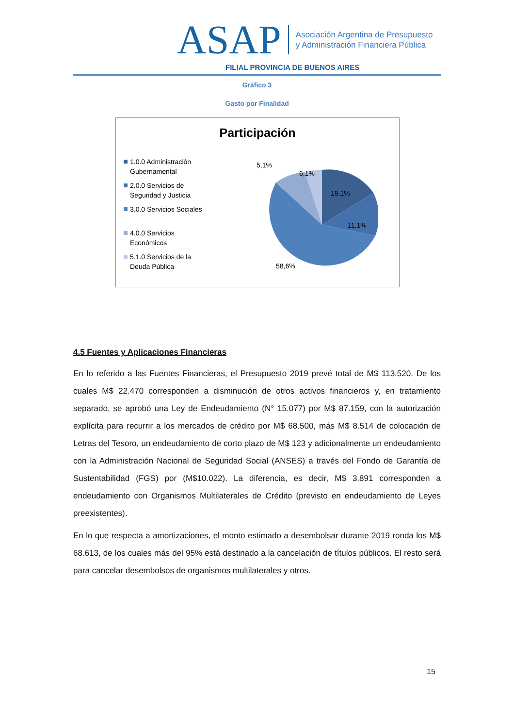ASAP
Asociación Argentina de Presupuesto
y Administración Financiera Pública
FILIAL PROVINCIA DE BUENOS AIRES
Gráfico 3
Gasto por Finalidad
Participación
1.0.0 Administración Gubernamental
2.0.0 Servicios de Seguridad y Justicia
3.0.0 Servicios Sociales
4.0.0 Servicios Económicos
5.1.0 Servicios de la Deuda Pública
5,1%
6,1%
19,1%
11,1%
58,6%
4.5 Fuentes y Aplicaciones Financieras
En lo referido a las Fuentes Financieras, el Presupuesto 2019 prevé total de M$ 113.520. De los cuales M$ 22.470 corresponden a disminución de otros activos financieros y, en tratamiento separado, se aprobó una Ley de Endeudamiento (N° 15.077) por M$ 87.159, con la autorización explícita para recurrir a los mercados de crédito por M$ 68.500, más M$ 8.514 de colocación de Letras del Tesoro, un endeudamiento de corto plazo de M$ 123 y adicionalmente un endeudamiento con la Administración Nacional de Seguridad Social (ANSES) a través del Fondo de Garantía de Sustentabilidad (FGS) por (M$10.022). La diferencia, es decir, M$ 3.891 corresponden a endeudamiento con Organismos Multilaterales de Crédito (previsto en endeudamiento de Leyes preexistentes).
En lo que respecta a amortizaciones, el monto estimado a desembolsar durante 2019 ronda los M$ 68.613, de los cuales más del 95% está destinado a la cancelación de títulos públicos. El resto será para cancelar desembolsos de organismos multilaterales y otros.
15